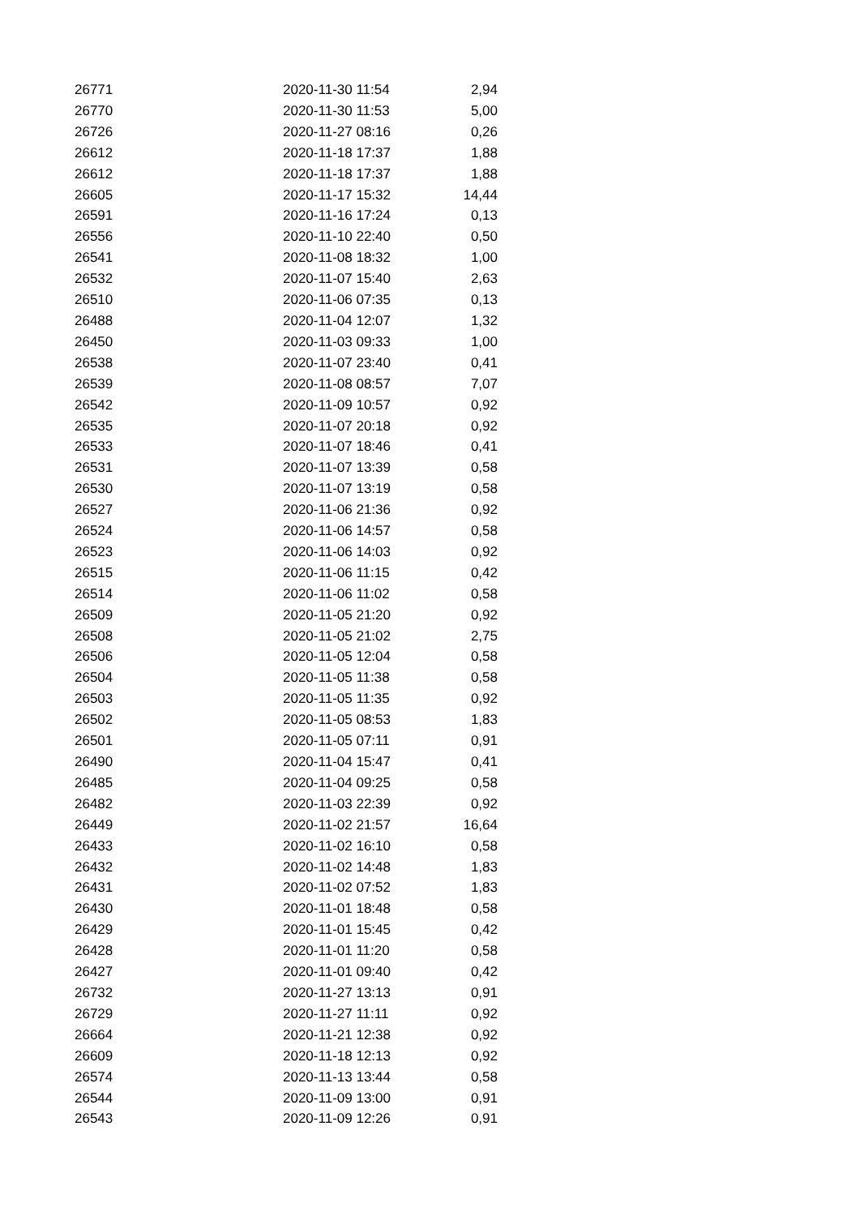| 26771 | 2020-11-30 11:54 | 2,94 |
| 26770 | 2020-11-30 11:53 | 5,00 |
| 26726 | 2020-11-27 08:16 | 0,26 |
| 26612 | 2020-11-18 17:37 | 1,88 |
| 26612 | 2020-11-18 17:37 | 1,88 |
| 26605 | 2020-11-17 15:32 | 14,44 |
| 26591 | 2020-11-16 17:24 | 0,13 |
| 26556 | 2020-11-10 22:40 | 0,50 |
| 26541 | 2020-11-08 18:32 | 1,00 |
| 26532 | 2020-11-07 15:40 | 2,63 |
| 26510 | 2020-11-06 07:35 | 0,13 |
| 26488 | 2020-11-04 12:07 | 1,32 |
| 26450 | 2020-11-03 09:33 | 1,00 |
| 26538 | 2020-11-07 23:40 | 0,41 |
| 26539 | 2020-11-08 08:57 | 7,07 |
| 26542 | 2020-11-09 10:57 | 0,92 |
| 26535 | 2020-11-07 20:18 | 0,92 |
| 26533 | 2020-11-07 18:46 | 0,41 |
| 26531 | 2020-11-07 13:39 | 0,58 |
| 26530 | 2020-11-07 13:19 | 0,58 |
| 26527 | 2020-11-06 21:36 | 0,92 |
| 26524 | 2020-11-06 14:57 | 0,58 |
| 26523 | 2020-11-06 14:03 | 0,92 |
| 26515 | 2020-11-06 11:15 | 0,42 |
| 26514 | 2020-11-06 11:02 | 0,58 |
| 26509 | 2020-11-05 21:20 | 0,92 |
| 26508 | 2020-11-05 21:02 | 2,75 |
| 26506 | 2020-11-05 12:04 | 0,58 |
| 26504 | 2020-11-05 11:38 | 0,58 |
| 26503 | 2020-11-05 11:35 | 0,92 |
| 26502 | 2020-11-05 08:53 | 1,83 |
| 26501 | 2020-11-05 07:11 | 0,91 |
| 26490 | 2020-11-04 15:47 | 0,41 |
| 26485 | 2020-11-04 09:25 | 0,58 |
| 26482 | 2020-11-03 22:39 | 0,92 |
| 26449 | 2020-11-02 21:57 | 16,64 |
| 26433 | 2020-11-02 16:10 | 0,58 |
| 26432 | 2020-11-02 14:48 | 1,83 |
| 26431 | 2020-11-02 07:52 | 1,83 |
| 26430 | 2020-11-01 18:48 | 0,58 |
| 26429 | 2020-11-01 15:45 | 0,42 |
| 26428 | 2020-11-01 11:20 | 0,58 |
| 26427 | 2020-11-01 09:40 | 0,42 |
| 26732 | 2020-11-27 13:13 | 0,91 |
| 26729 | 2020-11-27 11:11 | 0,92 |
| 26664 | 2020-11-21 12:38 | 0,92 |
| 26609 | 2020-11-18 12:13 | 0,92 |
| 26574 | 2020-11-13 13:44 | 0,58 |
| 26544 | 2020-11-09 13:00 | 0,91 |
| 26543 | 2020-11-09 12:26 | 0,91 |